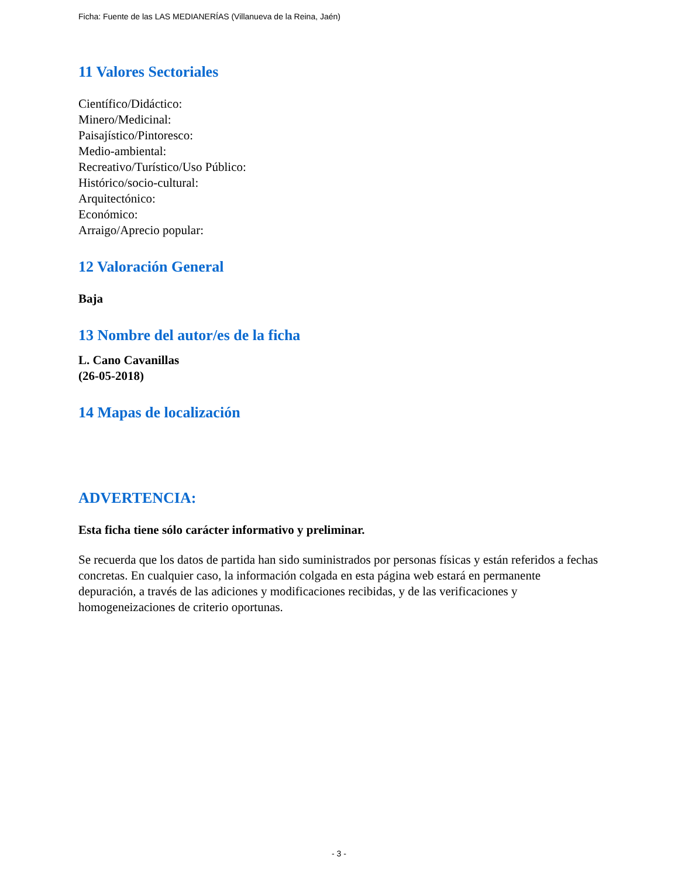Ficha: Fuente de las LAS MEDIANERÍAS (Villanueva de la Reina, Jaén)
11 Valores Sectoriales
Científico/Didáctico:
Minero/Medicinal:
Paisajístico/Pintoresco:
Medio-ambiental:
Recreativo/Turístico/Uso Público:
Histórico/socio-cultural:
Arquitectónico:
Económico:
Arraigo/Aprecio popular:
12 Valoración General
Baja
13 Nombre del autor/es de la ficha
L. Cano Cavanillas
(26-05-2018)
14 Mapas de localización
ADVERTENCIA:
Esta ficha tiene sólo carácter informativo y preliminar.
Se recuerda que los datos de partida han sido suministrados por personas físicas y están referidos a fechas concretas. En cualquier caso, la información colgada en esta página web estará en permanente depuración, a través de las adiciones y modificaciones recibidas, y de las verificaciones y homogeneizaciones de criterio oportunas.
- 3 -